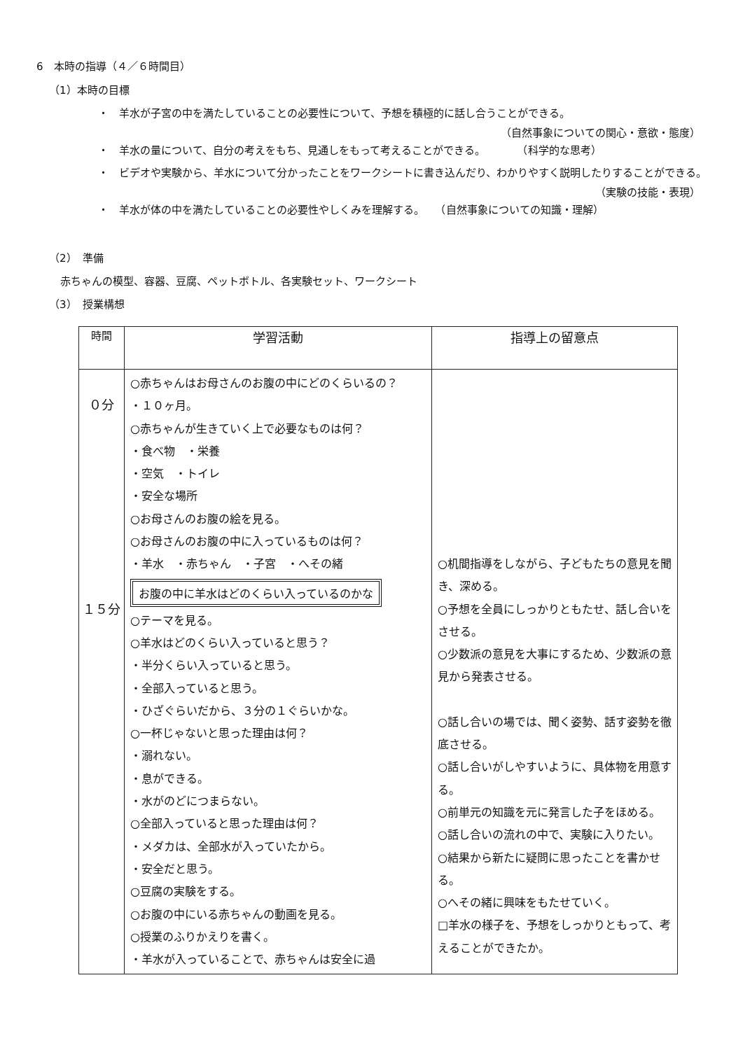6　本時の指導（４／６時間目）
（1）本時の目標
・　羊水が子宮の中を満たしていることの必要性について、予想を積極的に話し合うことができる。
（自然事象についての関心・意欲・態度）
・　羊水の量について、自分の考えをもち、見通しをもって考えることができる。　　　　（科学的な思考）
・　ビデオや実験から、羊水について分かったことをワークシートに書き込んだり、わかりやすく説明したりすることができる。
（実験の技能・表現）
・　羊水が体の中を満たしていることの必要性やしくみを理解する。　　（自然事象についての知識・理解）
（2）　準備
赤ちゃんの模型、容器、豆腐、ペットボトル、各実験セット、ワークシート
（3）　授業構想
| 時間 | 学習活動 | 指導上の留意点 |
| --- | --- | --- |
| ０分 １５分 | ○赤ちゃんはお母さんのお腹の中にどのくらいるの？ ・１０ヶ月。 ○赤ちゃんが生きていく上で必要なものは何？ ・食べ物 ・栄養 ・空気 ・トイレ ・安全な場所 ○お母さんのお腹の絵を見る。 ○お母さんのお腹の中に入っているものは何？ ・羊水 ・赤ちゃん ・子宮 ・へその緒 お腹の中に羊水はどのくらい入っているのかな ○テーマを見る。 ○羊水はどのくらい入っていると思う？ ・半分くらい入っていると思う。 ・全部入っていると思う。 ・ひざぐらいだから、３分の１ぐらいかな。 ○一杯じゃないと思った理由は何？ ・溺れない。 ・息ができる。 ・水がのどにつまらない。 ○全部入っていると思った理由は何？ ・メダカは、全部水が入っていたから。 ・安全だと思う。 ○豆腐の実験をする。 ○お腹の中にいる赤ちゃんの動画を見る。 ○授業のふりかえりを書く。 ・羊水が入っていることで、赤ちゃんは安全に過 | ○机間指導をしながら、子どもたちの意見を聞き、深める。 ○予想を全員にしっかりともたせ、話し合いをさせる。 ○少数派の意見を大事にするため、少数派の意見から発表させる。 ○話し合いの場では、聞く姿勢、話す姿勢を徹底させる。 ○話し合いがしやすいように、具体物を用意する。 ○前単元の知識を元に発言した子をほめる。 ○話し合いの流れの中で、実験に入りたい。 ○結果から新たに疑問に思ったことを書かせる。 ○へその緒に興味をもたせていく。 □羊水の様子を、予想をしっかりともって、考えることができたか。 |